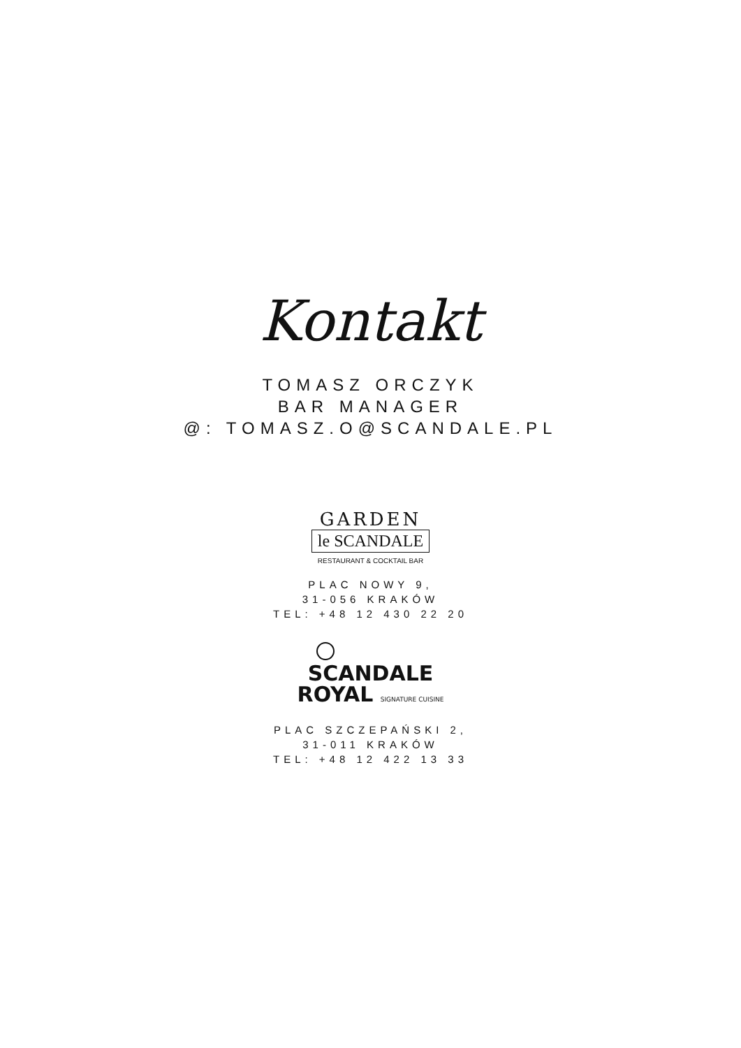Kontakt
TOMASZ ORCZYK
BAR MANAGER
@: TOMASZ.O@SCANDALE.PL
GARDEN
le SCANDALE
RESTAURANT & COCKTAIL BAR
PLAC NOWY 9,
31-056 KRAKÓW
TEL: +48 12 430 22 20
SCANDALE
ROYAL SIGNATURE CUISINE
PLAC SZCZEPAŃSKI 2,
31-011 KRAKÓW
TEL: +48 12 422 13 33